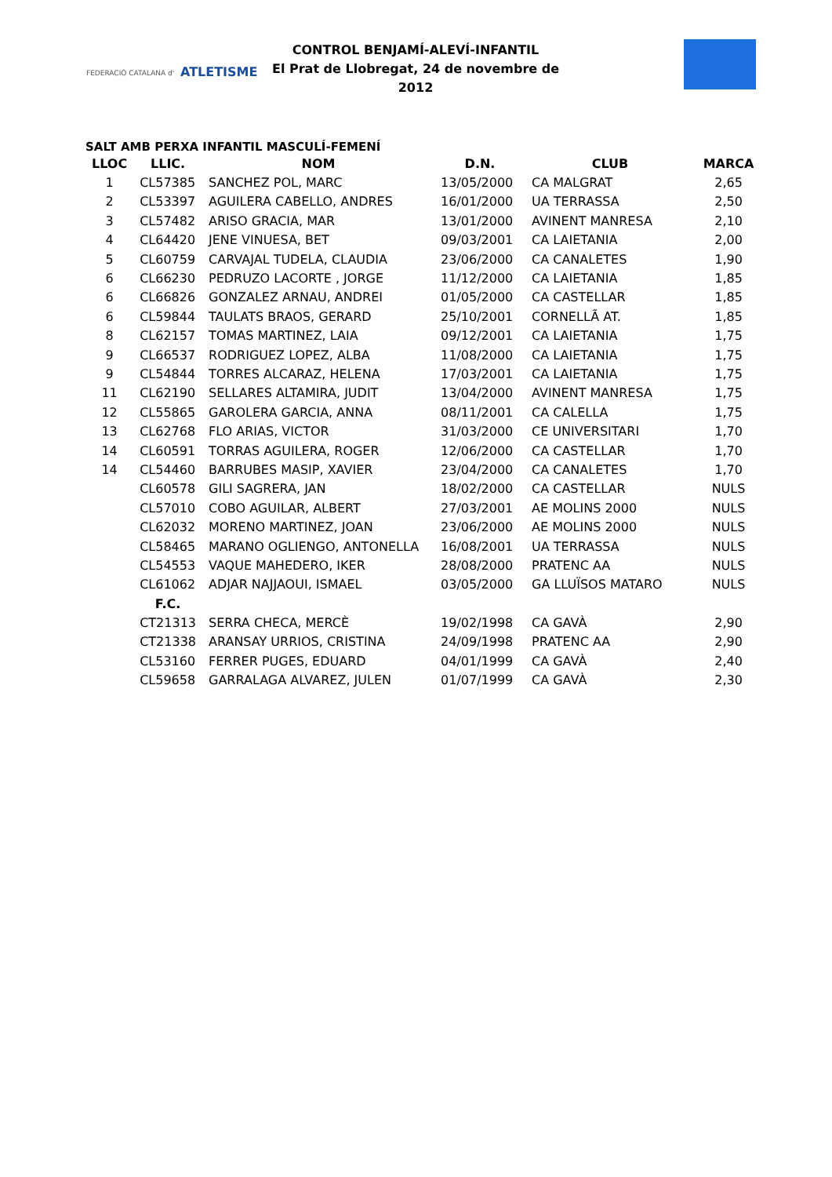FEDERACIÓ CATALANA d' ATLETISME
CONTROL BENJAMÍ-ALEVÍ-INFANTIL
El Prat de Llobregat, 24 de novembre de 2012
SALT AMB PERXA INFANTIL MASCULÍ-FEMENÍ
| LLOC | LLIC. | NOM | D.N. | CLUB | MARCA |
| --- | --- | --- | --- | --- | --- |
| 1 | CL57385 | SANCHEZ POL, MARC | 13/05/2000 | CA MALGRAT | 2,65 |
| 2 | CL53397 | AGUILERA CABELLO, ANDRES | 16/01/2000 | UA TERRASSA | 2,50 |
| 3 | CL57482 | ARISO GRACIA, MAR | 13/01/2000 | AVINENT MANRESA | 2,10 |
| 4 | CL64420 | JENE VINUESA, BET | 09/03/2001 | CA LAIETANIA | 2,00 |
| 5 | CL60759 | CARVAJAL TUDELA, CLAUDIA | 23/06/2000 | CA CANALETES | 1,90 |
| 6 | CL66230 | PEDRUZO LACORTE , JORGE | 11/12/2000 | CA LAIETANIA | 1,85 |
| 6 | CL66826 | GONZALEZ ARNAU, ANDREI | 01/05/2000 | CA CASTELLAR | 1,85 |
| 6 | CL59844 | TAULATS BRAOS, GERARD | 25/10/2001 | CORNELLÃ AT. | 1,85 |
| 8 | CL62157 | TOMAS MARTINEZ, LAIA | 09/12/2001 | CA LAIETANIA | 1,75 |
| 9 | CL66537 | RODRIGUEZ LOPEZ, ALBA | 11/08/2000 | CA LAIETANIA | 1,75 |
| 9 | CL54844 | TORRES ALCARAZ, HELENA | 17/03/2001 | CA LAIETANIA | 1,75 |
| 11 | CL62190 | SELLARES ALTAMIRA, JUDIT | 13/04/2000 | AVINENT MANRESA | 1,75 |
| 12 | CL55865 | GAROLERA GARCIA, ANNA | 08/11/2001 | CA CALELLA | 1,75 |
| 13 | CL62768 | FLO ARIAS, VICTOR | 31/03/2000 | CE UNIVERSITARI | 1,70 |
| 14 | CL60591 | TORRAS AGUILERA, ROGER | 12/06/2000 | CA CASTELLAR | 1,70 |
| 14 | CL54460 | BARRUBES MASIP, XAVIER | 23/04/2000 | CA CANALETES | 1,70 |
| | CL60578 | GILI SAGRERA, JAN | 18/02/2000 | CA CASTELLAR | NULS |
| | CL57010 | COBO AGUILAR, ALBERT | 27/03/2001 | AE MOLINS 2000 | NULS |
| | CL62032 | MORENO MARTINEZ, JOAN | 23/06/2000 | AE MOLINS 2000 | NULS |
| | CL58465 | MARANO OGLIENGO, ANTONELLA | 16/08/2001 | UA TERRASSA | NULS |
| | CL54553 | VAQUE MAHEDERO, IKER | 28/08/2000 | PRATENC AA | NULS |
| | CL61062 | ADJAR NAJJAOUI, ISMAEL | 03/05/2000 | GA LLUÏSOS MATARO | NULS |
| | F.C. | | | | |
| | CT21313 | SERRA CHECA, MERCÈ | 19/02/1998 | CA GAVÀ | 2,90 |
| | CT21338 | ARANSAY URRIOS, CRISTINA | 24/09/1998 | PRATENC AA | 2,90 |
| | CL53160 | FERRER PUGES, EDUARD | 04/01/1999 | CA GAVÀ | 2,40 |
| | CL59658 | GARRALAGA ALVAREZ, JULEN | 01/07/1999 | CA GAVÀ | 2,30 |